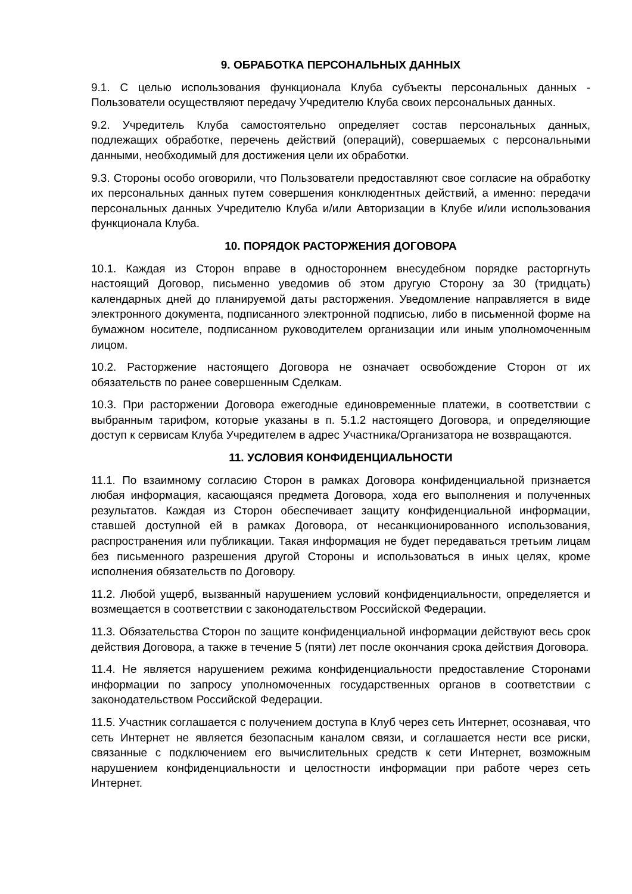9. ОБРАБОТКА ПЕРСОНАЛЬНЫХ ДАННЫХ
9.1. С целью использования функционала Клуба субъекты персональных данных - Пользователи осуществляют передачу Учредителю Клуба своих персональных данных.
9.2. Учредитель Клуба самостоятельно определяет состав персональных данных, подлежащих обработке, перечень действий (операций), совершаемых с персональными данными, необходимый для достижения цели их обработки.
9.3. Стороны особо оговорили, что Пользователи предоставляют свое согласие на обработку их персональных данных путем совершения конклюдентных действий, а именно: передачи персональных данных Учредителю Клуба и/или Авторизации в Клубе и/или использования функционала Клуба.
10. ПОРЯДОК РАСТОРЖЕНИЯ ДОГОВОРА
10.1. Каждая из Сторон вправе в одностороннем внесудебном порядке расторгнуть настоящий Договор, письменно уведомив об этом другую Сторону за 30 (тридцать) календарных дней до планируемой даты расторжения. Уведомление направляется в виде электронного документа, подписанного электронной подписью, либо в письменной форме на бумажном носителе, подписанном руководителем организации или иным уполномоченным лицом.
10.2. Расторжение настоящего Договора не означает освобождение Сторон от их обязательств по ранее совершенным Сделкам.
10.3. При расторжении Договора ежегодные единовременные платежи, в соответствии с выбранным тарифом, которые указаны в п. 5.1.2 настоящего Договора, и определяющие доступ к сервисам Клуба Учредителем в адрес Участника/Организатора не возвращаются.
11. УСЛОВИЯ КОНФИДЕНЦИАЛЬНОСТИ
11.1. По взаимному согласию Сторон в рамках Договора конфиденциальной признается любая информация, касающаяся предмета Договора, хода его выполнения и полученных результатов. Каждая из Сторон обеспечивает защиту конфиденциальной информации, ставшей доступной ей в рамках Договора, от несанкционированного использования, распространения или публикации. Такая информация не будет передаваться третьим лицам без письменного разрешения другой Стороны и использоваться в иных целях, кроме исполнения обязательств по Договору.
11.2. Любой ущерб, вызванный нарушением условий конфиденциальности, определяется и возмещается в соответствии с законодательством Российской Федерации.
11.3. Обязательства Сторон по защите конфиденциальной информации действуют весь срок действия Договора, а также в течение 5 (пяти) лет после окончания срока действия Договора.
11.4. Не является нарушением режима конфиденциальности предоставление Сторонами информации по запросу уполномоченных государственных органов в соответствии с законодательством Российской Федерации.
11.5. Участник соглашается с получением доступа в Клуб через сеть Интернет, осознавая, что сеть Интернет не является безопасным каналом связи, и соглашается нести все риски, связанные с подключением его вычислительных средств к сети Интернет, возможным нарушением конфиденциальности и целостности информации при работе через сеть Интернет.